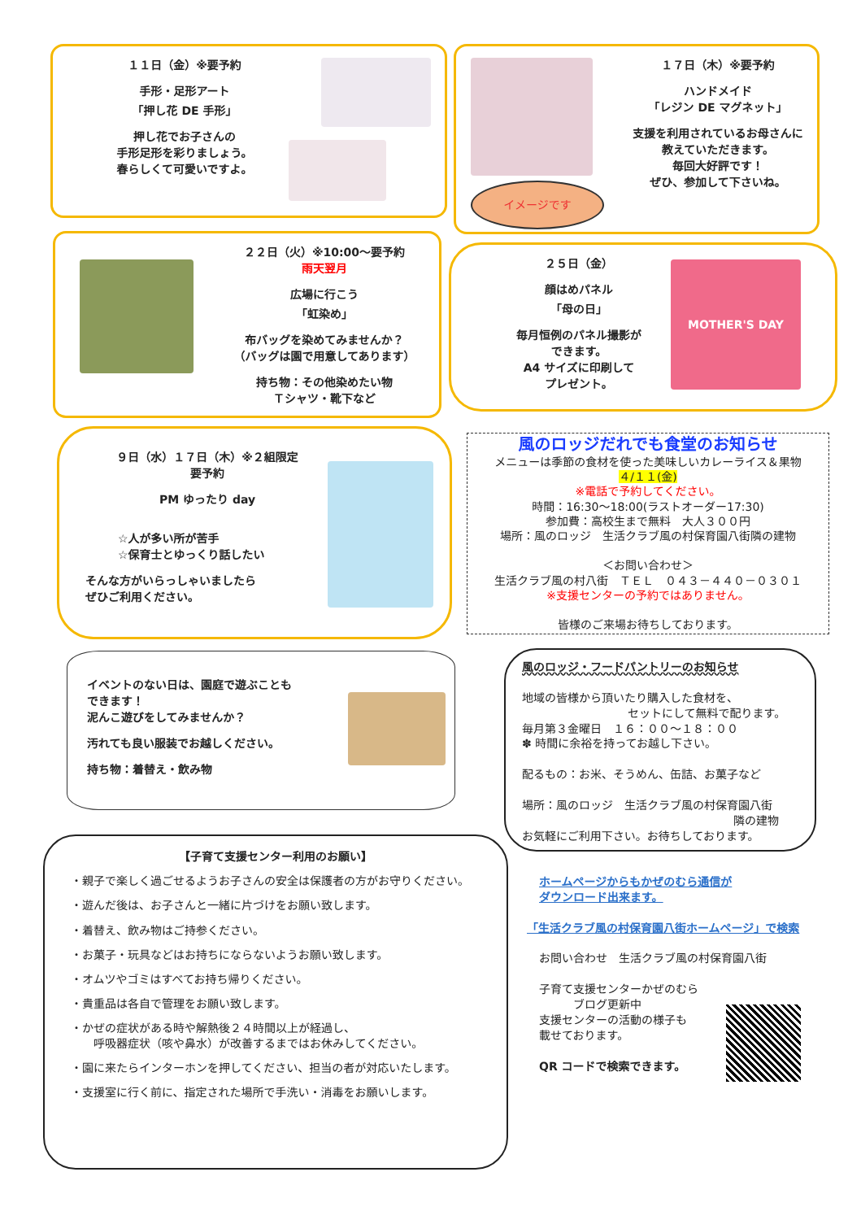１１日（金）※要予約
手形・足形アート
「押し花 DE 手形」
押し花でお子さんの
手形足形を彩りましょう。
春らしくて可愛いですよ。
イメージです
１７日（木）※要予約
ハンドメイド
「レジン DE マグネット」
支援を利用されているお母さんに教えていただきます。
毎回大好評です！
ぜひ、参加して下さいね。
２２日（火）※10:00～要予約
雨天翌月
広場に行こう
「虹染め」
布バッグを染めてみませんか？
（バッグは園で用意してあります）
持ち物：その他染めたい物
Ｔシャツ・靴下など
２５日（金）
顔はめパネル
「母の日」
毎月恒例のパネル撮影が
できます。
A4 サイズに印刷して
プレゼント。
MOTHER'S DAY
９日（水）１７日（木）※２組限定
要予約
PM ゆったり day
☆人が多い所が苦手
☆保育士とゆっくり話したい
そんな方がいらっしゃいましたら
ぜひご利用ください。
風のロッジだれでも食堂のお知らせ
メニューは季節の食材を使った美味しいカレーライス＆果物
４/１１(金)
※電話で予約してください。
時間：16:30～18:00(ラストオーダー17:30)
参加費：高校生まで無料　大人３００円
場所：風のロッジ　生活クラブ風の村保育園八街隣の建物
＜お問い合わせ＞
生活クラブ風の村八街　ＴＥＬ　０４３－４４０－０３０１
※支援センターの予約ではありません。
皆様のご来場お待ちしております。
イベントのない日は、園庭で遊ぶことも
できます！
泥んこ遊びをしてみませんか？
汚れても良い服装でお越しください。
持ち物：着替え・飲み物
風のロッジ・フードパントリーのお知らせ
地域の皆様から頂いたり購入した食材を、
セットにして無料で配ります。
毎月第３金曜日　１６：００～１８：００
✽ 時間に余裕を持ってお越し下さい。
配るもの：お米、そうめん、缶詰、お菓子など
場所：風のロッジ　生活クラブ風の村保育園八街
隣の建物
お気軽にご利用下さい。お待ちしております。
【子育て支援センター利用のお願い】
・親子で楽しく過ごせるようお子さんの安全は保護者の方がお守りください。
・遊んだ後は、お子さんと一緒に片づけをお願い致します。
・着替え、飲み物はご持参ください。
・お菓子・玩具などはお持ちにならないようお願い致します。
・オムツやゴミはすべてお持ち帰りください。
・貴重品は各自で管理をお願い致します。
・かぜの症状がある時や解熱後２４時間以上が経過し、
　　呼吸器症状（咳や鼻水）が改善するまではお休みしてください。
・園に来たらインターホンを押してください、担当の者が対応いたします。
・支援室に行く前に、指定された場所で手洗い・消毒をお願いします。
ホームページからもかぜのむら通信が
ダウンロード出来ます。
「生活クラブ風の村保育園八街ホームページ」で検索
お問い合わせ　生活クラブ風の村保育園八街
子育て支援センターかぜのむら
　　　ブログ更新中
支援センターの活動の様子も
載せております。
QR コードで検索できます。